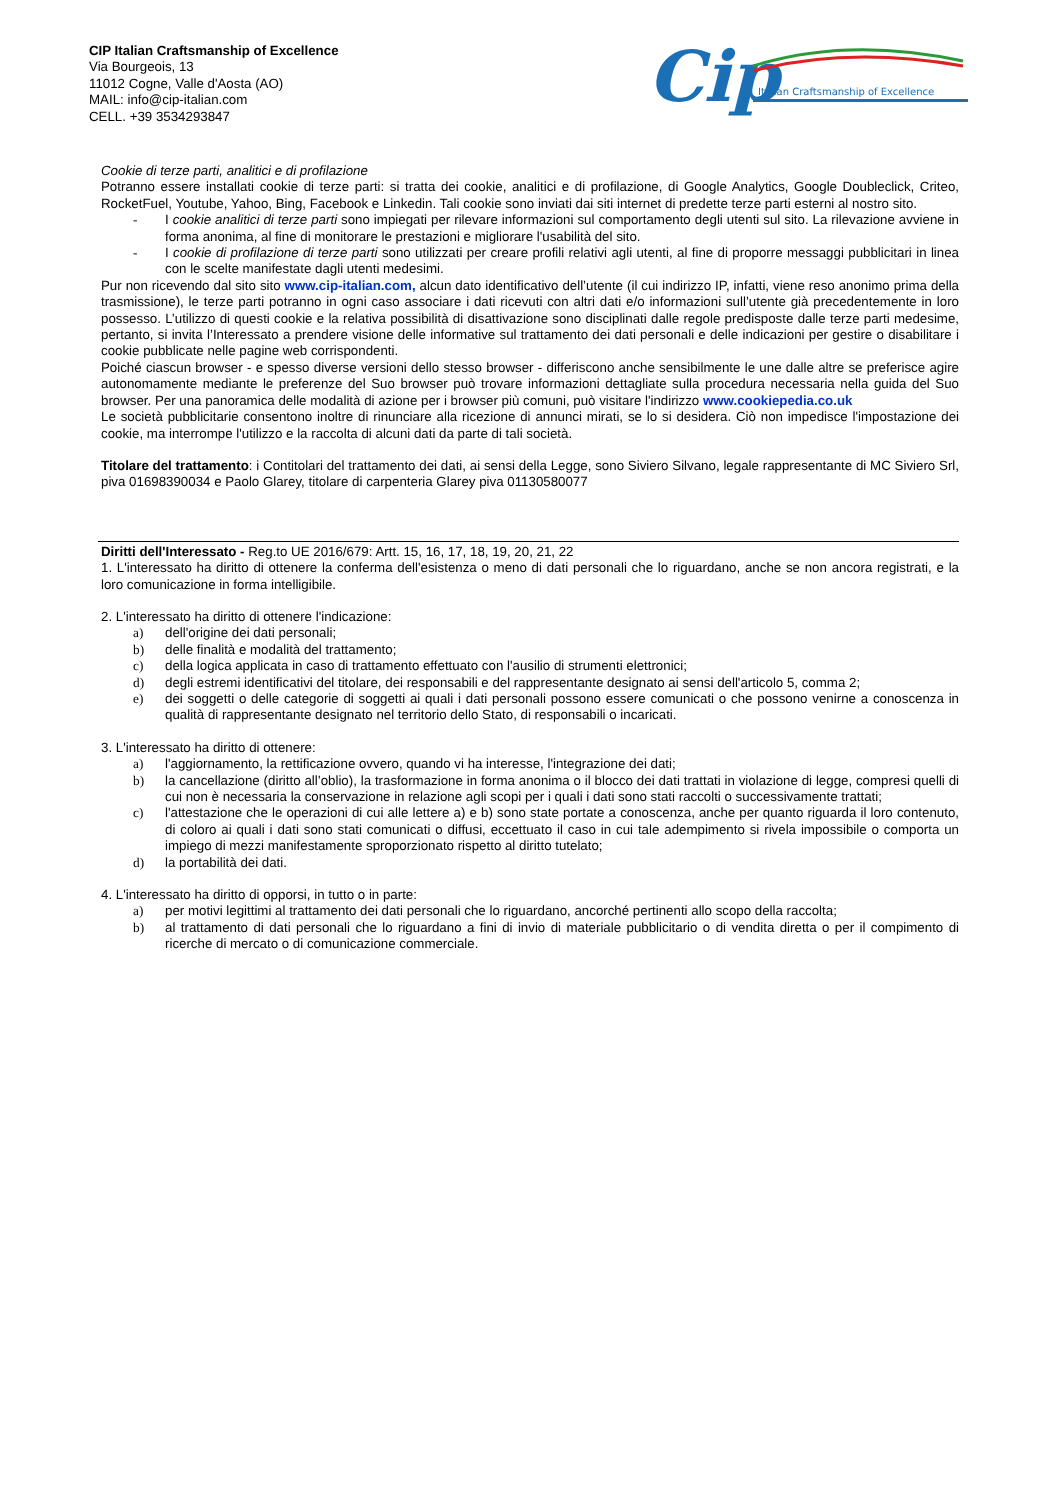CIP Italian Craftsmanship of Excellence
Via Bourgeois, 13
11012 Cogne, Valle d'Aosta (AO)
MAIL: info@cip-italian.com
CELL. +39 3534293847
Cip
Italian Craftsmanship of Excellence
Cookie di terze parti, analitici e di profilazione
Potranno essere installati cookie di terze parti: si tratta dei cookie, analitici e di profilazione, di Google Analytics, Google Doubleclick, Criteo, RocketFuel, Youtube, Yahoo, Bing, Facebook e Linkedin. Tali cookie sono inviati dai siti internet di predette terze parti esterni al nostro sito.
- I cookie analitici di terze parti sono impiegati per rilevare informazioni sul comportamento degli utenti sul sito. La rilevazione avviene in forma anonima, al fine di monitorare le prestazioni e migliorare l'usabilità del sito.
- I cookie di profilazione di terze parti sono utilizzati per creare profili relativi agli utenti, al fine di proporre messaggi pubblicitari in linea con le scelte manifestate dagli utenti medesimi.
Pur non ricevendo dal sito sito www.cip-italian.com, alcun dato identificativo dell’utente (il cui indirizzo IP, infatti, viene reso anonimo prima della trasmissione), le terze parti potranno in ogni caso associare i dati ricevuti con altri dati e/o informazioni sull’utente già precedentemente in loro possesso. L’utilizzo di questi cookie e la relativa possibilità di disattivazione sono disciplinati dalle regole predisposte dalle terze parti medesime, pertanto, si invita l’Interessato a prendere visione delle informative sul trattamento dei dati personali e delle indicazioni per gestire o disabilitare i cookie pubblicate nelle pagine web corrispondenti.
Poiché ciascun browser - e spesso diverse versioni dello stesso browser - differiscono anche sensibilmente le une dalle altre se preferisce agire autonomamente mediante le preferenze del Suo browser può trovare informazioni dettagliate sulla procedura necessaria nella guida del Suo browser. Per una panoramica delle modalità di azione per i browser più comuni, può visitare l'indirizzo www.cookiepedia.co.uk
Le società pubblicitarie consentono inoltre di rinunciare alla ricezione di annunci mirati, se lo si desidera. Ciò non impedisce l'impostazione dei cookie, ma interrompe l'utilizzo e la raccolta di alcuni dati da parte di tali società.
Titolare del trattamento: i Contitolari del trattamento dei dati, ai sensi della Legge, sono Siviero Silvano, legale rappresentante di MC Siviero Srl, piva 01698390034 e Paolo Glarey, titolare di carpenteria Glarey piva 01130580077
Diritti dell'Interessato - Reg.to UE 2016/679: Artt. 15, 16, 17, 18, 19, 20, 21, 22
1. L'interessato ha diritto di ottenere la conferma dell'esistenza o meno di dati personali che lo riguardano, anche se non ancora registrati, e la loro comunicazione in forma intelligibile.
2. L'interessato ha diritto di ottenere l'indicazione:
a) dell'origine dei dati personali;
b) delle finalità e modalità del trattamento;
c) della logica applicata in caso di trattamento effettuato con l'ausilio di strumenti elettronici;
d) degli estremi identificativi del titolare, dei responsabili e del rappresentante designato ai sensi dell'articolo 5, comma 2;
e) dei soggetti o delle categorie di soggetti ai quali i dati personali possono essere comunicati o che possono venirne a conoscenza in qualità di rappresentante designato nel territorio dello Stato, di responsabili o incaricati.
3. L'interessato ha diritto di ottenere:
a) l'aggiornamento, la rettificazione ovvero, quando vi ha interesse, l'integrazione dei dati;
b) la cancellazione (diritto all’oblio), la trasformazione in forma anonima o il blocco dei dati trattati in violazione di legge, compresi quelli di cui non è necessaria la conservazione in relazione agli scopi per i quali i dati sono stati raccolti o successivamente trattati;
c) l'attestazione che le operazioni di cui alle lettere a) e b) sono state portate a conoscenza, anche per quanto riguarda il loro contenuto, di coloro ai quali i dati sono stati comunicati o diffusi, eccettuato il caso in cui tale adempimento si rivela impossibile o comporta un impiego di mezzi manifestamente sproporzionato rispetto al diritto tutelato;
d) la portabilità dei dati.
4. L'interessato ha diritto di opporsi, in tutto o in parte:
a) per motivi legittimi al trattamento dei dati personali che lo riguardano, ancorché pertinenti allo scopo della raccolta;
b) al trattamento di dati personali che lo riguardano a fini di invio di materiale pubblicitario o di vendita diretta o per il compimento di ricerche di mercato o di comunicazione commerciale.